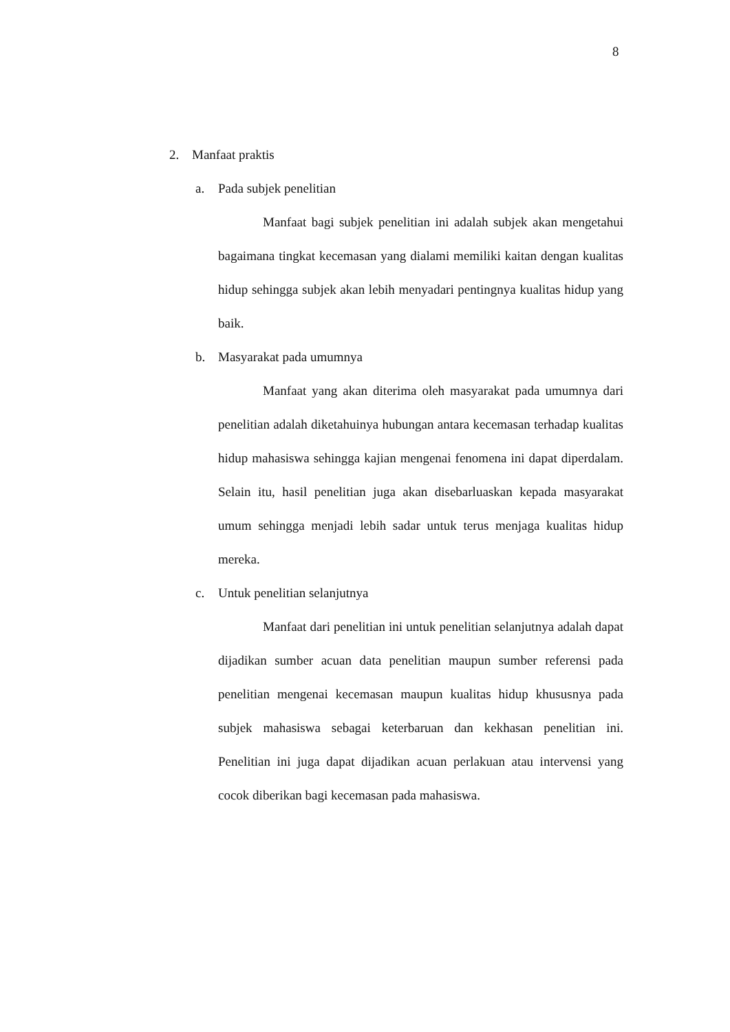8
2. Manfaat praktis
a. Pada subjek penelitian
Manfaat bagi subjek penelitian ini adalah subjek akan mengetahui bagaimana tingkat kecemasan yang dialami memiliki kaitan dengan kualitas hidup sehingga subjek akan lebih menyadari pentingnya kualitas hidup yang baik.
b. Masyarakat pada umumnya
Manfaat yang akan diterima oleh masyarakat pada umumnya dari penelitian adalah diketahuinya hubungan antara kecemasan terhadap kualitas hidup mahasiswa sehingga kajian mengenai fenomena ini dapat diperdalam. Selain itu, hasil penelitian juga akan disebarluaskan kepada masyarakat umum sehingga menjadi lebih sadar untuk terus menjaga kualitas hidup mereka.
c. Untuk penelitian selanjutnya
Manfaat dari penelitian ini untuk penelitian selanjutnya adalah dapat dijadikan sumber acuan data penelitian maupun sumber referensi pada penelitian mengenai kecemasan maupun kualitas hidup khususnya pada subjek mahasiswa sebagai keterbaruan dan kekhasan penelitian ini. Penelitian ini juga dapat dijadikan acuan perlakuan atau intervensi yang cocok diberikan bagi kecemasan pada mahasiswa.